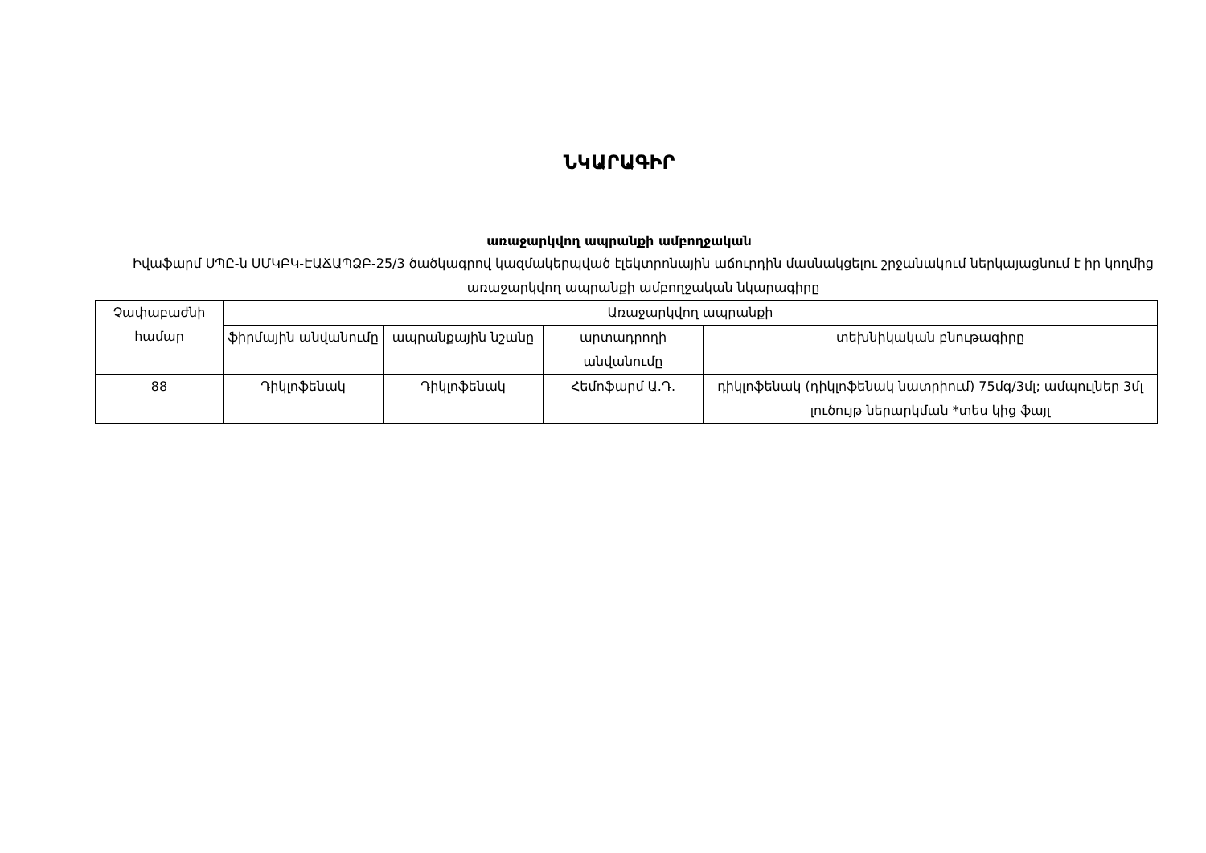ՆԿԱՐԱԳԻՐ
առաջարկվող ապրանքի ամբողջական
Իվաֆարմ ՍՊԸ-ն ՍՄԿԲԿ-ԷԱՃԱՊՁԲ-25/3 ծածկագրով կազմակերպված էլեկտրոնային աճուրդին մասնակցելու շրջանակում ներկայացնում է իր կողմից առաջարկվող ապրանքի ամբողջական նկարագիրը
| Չափաբաժնի համար | Առաջարկվող ապրանքի | | | |
| --- | --- | --- | --- | --- |
| | ֆիրմային անվանումը | ապրանքային նշանը | արտադրողի անվանումը | տեխնիկական բնութագիրը |
| 88 | Դիկլոֆենակ | Դիկլոֆենակ | Հեմոֆարմ Ա.Դ. | դիկլոֆենակ (դիկլոֆենակ նատրիում) 75մգ/3մլ; ամպուլներ 3մլ լուծույթ ներարկման *տես կից ֆայլ |